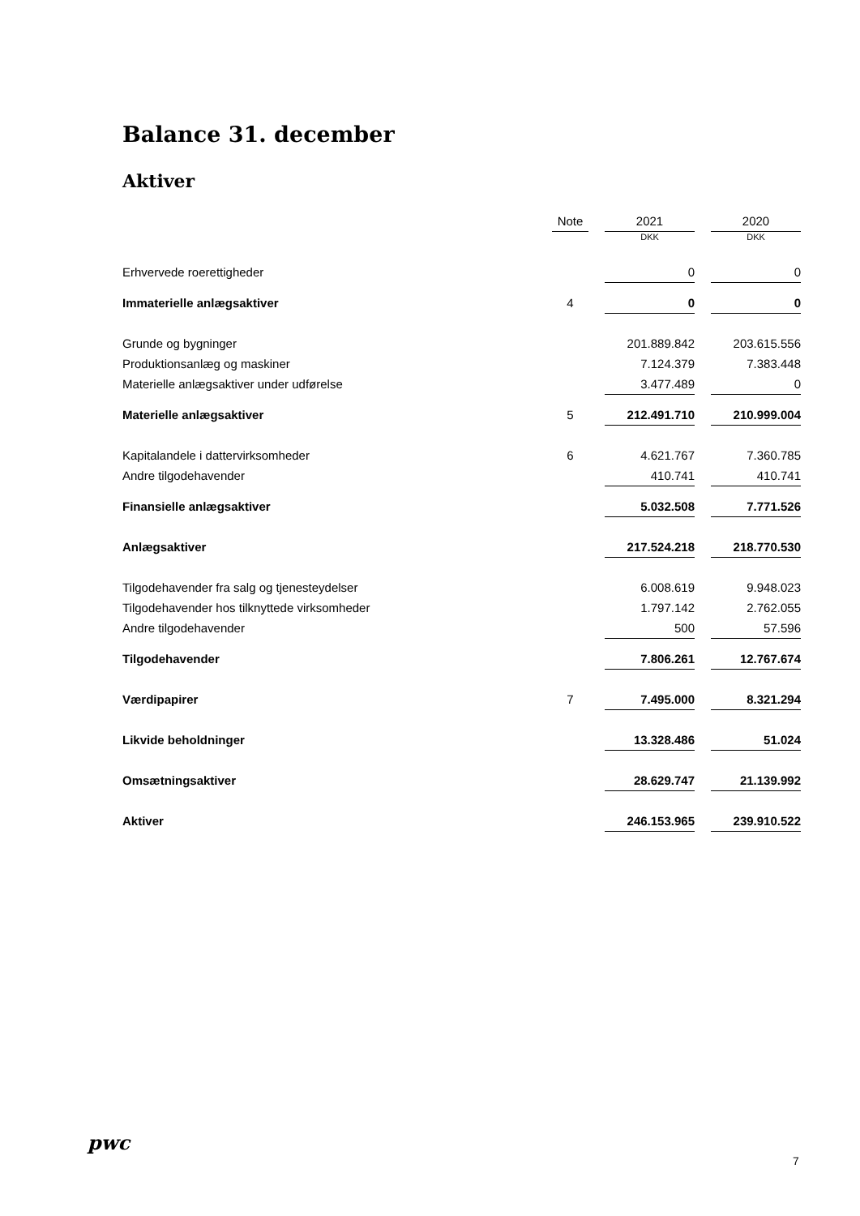Balance 31. december
Aktiver
| | Note | | 2021 | | 2020 |
| | | | DKK | | DKK |
| Erhvervede roerettigheder | | | 0 | | 0 |
| Immaterielle anlægsaktiver | 4 | | 0 | | 0 |
| Grunde og bygninger | | | 201.889.842 | | 203.615.556 |
| Produktionsanlæg og maskiner | | | 7.124.379 | | 7.383.448 |
| Materielle anlægsaktiver under udførelse | | | 3.477.489 | | 0 |
| Materielle anlægsaktiver | 5 | | 212.491.710 | | 210.999.004 |
| Kapitalandele i dattervirksomheder | 6 | | 4.621.767 | | 7.360.785 |
| Andre tilgodehavender | | | 410.741 | | 410.741 |
| Finansielle anlægsaktiver | | | 5.032.508 | | 7.771.526 |
| Anlægsaktiver | | | 217.524.218 | | 218.770.530 |
| Tilgodehavender fra salg og tjenesteydelser | | | 6.008.619 | | 9.948.023 |
| Tilgodehavender hos tilknyttede virksomheder | | | 1.797.142 | | 2.762.055 |
| Andre tilgodehavender | | | 500 | | 57.596 |
| Tilgodehavender | | | 7.806.261 | | 12.767.674 |
| Værdipapirer | 7 | | 7.495.000 | | 8.321.294 |
| Likvide beholdninger | | | 13.328.486 | | 51.024 |
| Omsætningsaktiver | | | 28.629.747 | | 21.139.992 |
| Aktiver | | | 246.153.965 | | 239.910.522 |
pwc
7